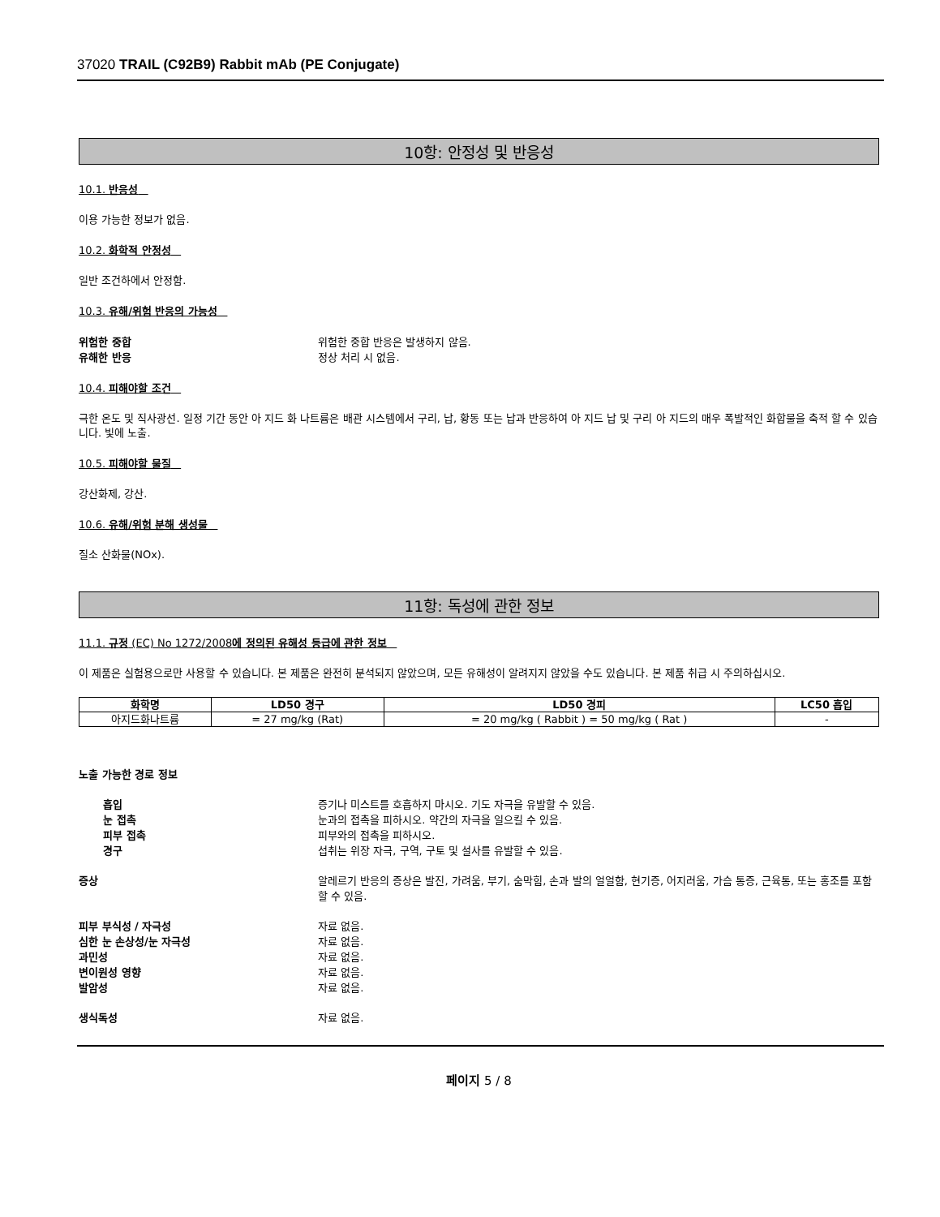37020 TRAIL (C92B9) Rabbit mAb (PE Conjugate)
10항: 안정성 및 반응성
10.1. 반응성
이용 가능한 정보가 없음.
10.2. 화학적 안정성
일반 조건하에서 안정함.
10.3. 유해/위험 반응의 가능성
위험한 중합 위험한 중합 반응은 발생하지 않음.
유해한 반응 정상 처리 시 없음.
10.4. 피해야할 조건
극한 온도 및 직사광선. 일정 기간 동안 아 지드 화 나트륨은 배관 시스템에서 구리, 납, 황동 또는 납과 반응하여 아 지드 납 및 구리 아 지드의 매우 폭발적인 화합물을 축적 할 수 있습니다. 빛에 노출.
10.5. 피해야할 물질
강산화제, 강산.
10.6. 유해/위험 분해 생성물
질소 산화물(NOx).
11항: 독성에 관한 정보
11.1. 규정 (EC) No 1272/2008에 정의된 유해성 등급에 관한 정보
이 제품은 실험용으로만 사용할 수 있습니다. 본 제품은 완전히 분석되지 않았으며, 모든 유해성이 알려지지 않았을 수도 있습니다. 본 제품 취급 시 주의하십시오.
| 화학명 | LD50 경구 | LD50 경피 | LC50 흡입 |
| --- | --- | --- | --- |
| 아지드화나트륨 | = 27 mg/kg (Rat) | = 20 mg/kg ( Rabbit ) = 50 mg/kg ( Rat ) | - |
노출 가능한 경로 정보
흡입 증기나 미스트를 호흡하지 마시오. 기도 자극을 유발할 수 있음.
눈 접촉 눈과의 접촉을 피하시오. 약간의 자극을 일으킬 수 있음.
피부 접촉 피부와의 접촉을 피하시오.
경구 섭취는 위장 자극, 구역, 구토 및 설사를 유발할 수 있음.
증상 알레르기 반응의 증상은 발진, 가려움, 부기, 숨막힘, 손과 발의 얼얼함, 현기증, 어지러움, 가슴 통증, 근육통, 또는 홍조를 포함할 수 있음.
피부 부식성 / 자극성 자료 없음.
심한 눈 손상성/눈 자극성 자료 없음.
과민성 자료 없음.
변이원성 영향 자료 없음.
발암성 자료 없음.
생식독성 자료 없음.
페이지 5 / 8